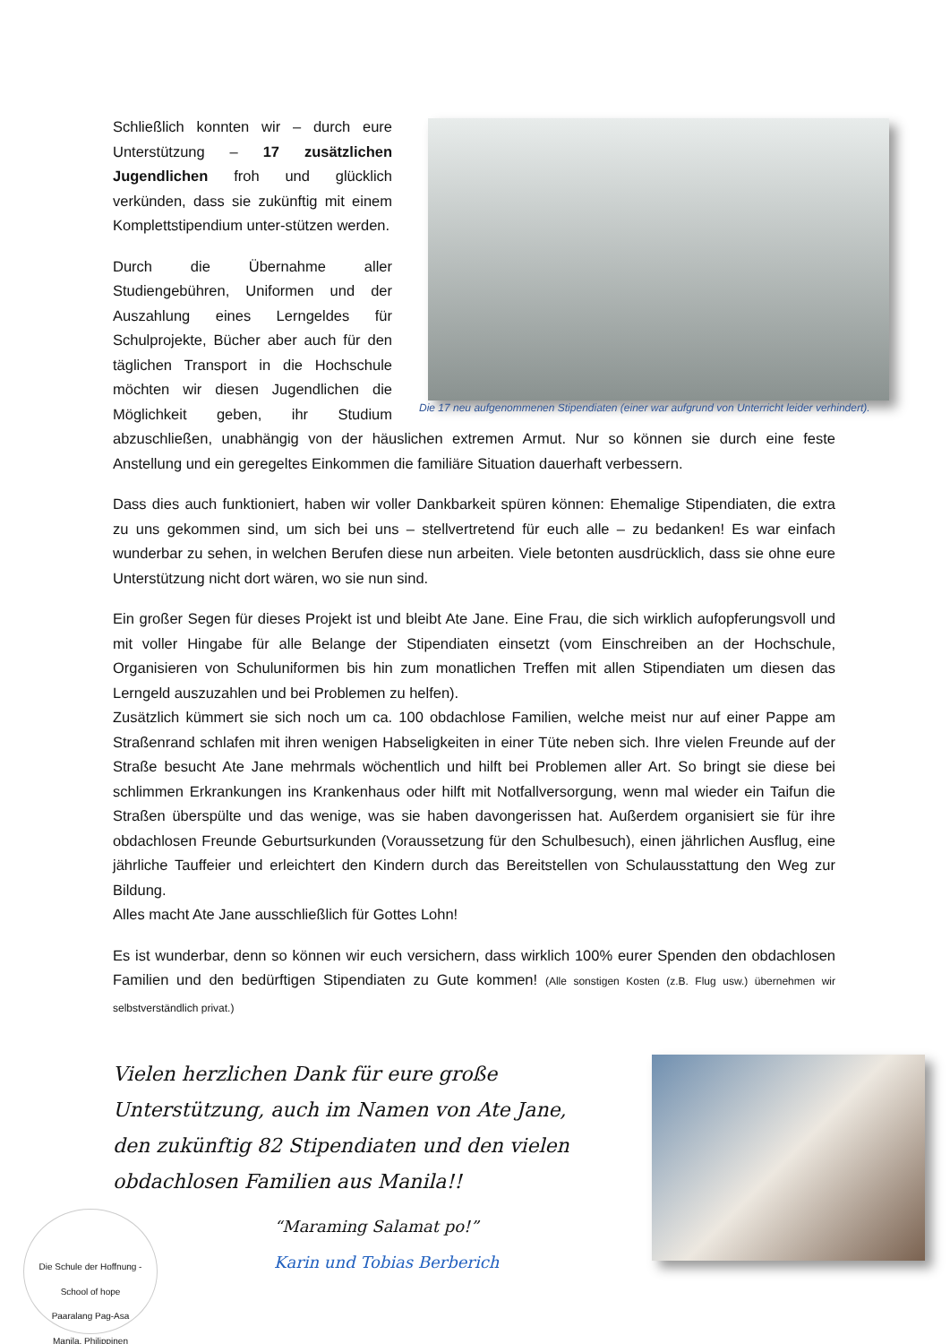Die 17 neu aufgenommenen Stipendiaten (einer war aufgrund von Unterricht leider verhindert).
Schließlich konnten wir – durch eure Unterstützung – 17 zusätzlichen Jugendlichen froh und glücklich verkünden, dass sie zukünftig mit einem Komplettstipendium unter-stützen werden.
Durch die Übernahme aller Studiengebühren, Uniformen und der Auszahlung eines Lerngeldes für Schulprojekte, Bücher aber auch für den täglichen Transport in die Hochschule möchten wir diesen Jugendlichen die Möglichkeit geben, ihr Studium abzuschließen, unabhängig von der häuslichen extremen Armut. Nur so können sie durch eine feste Anstellung und ein geregeltes Einkommen die familiäre Situation dauerhaft verbessern.
Dass dies auch funktioniert, haben wir voller Dankbarkeit spüren können: Ehemalige Stipendiaten, die extra zu uns gekommen sind, um sich bei uns – stellvertretend für euch alle – zu bedanken! Es war einfach wunderbar zu sehen, in welchen Berufen diese nun arbeiten. Viele betonten ausdrücklich, dass sie ohne eure Unterstützung nicht dort wären, wo sie nun sind.
Ein großer Segen für dieses Projekt ist und bleibt Ate Jane. Eine Frau, die sich wirklich aufopferungsvoll und mit voller Hingabe für alle Belange der Stipendiaten einsetzt (vom Einschreiben an der Hochschule, Organisieren von Schuluniformen bis hin zum monatlichen Treffen mit allen Stipendiaten um diesen das Lerngeld auszuzahlen und bei Problemen zu helfen).
Zusätzlich kümmert sie sich noch um ca. 100 obdachlose Familien, welche meist nur auf einer Pappe am Straßenrand schlafen mit ihren wenigen Habseligkeiten in einer Tüte neben sich. Ihre vielen Freunde auf der Straße besucht Ate Jane mehrmals wöchentlich und hilft bei Problemen aller Art. So bringt sie diese bei schlimmen Erkrankungen ins Krankenhaus oder hilft mit Notfallversorgung, wenn mal wieder ein Taifun die Straßen überspülte und das wenige, was sie haben davongerissen hat. Außerdem organisiert sie für ihre obdachlosen Freunde Geburtsurkunden (Voraussetzung für den Schulbesuch), einen jährlichen Ausflug, eine jährliche Tauffeier und erleichtert den Kindern durch das Bereitstellen von Schulausstattung den Weg zur Bildung.
Alles macht Ate Jane ausschließlich für Gottes Lohn!
Es ist wunderbar, denn so können wir euch versichern, dass wirklich 100% eurer Spenden den obdachlosen Familien und den bedürftigen Stipendiaten zu Gute kommen! (Alle sonstigen Kosten (z.B. Flug usw.) übernehmen wir selbstverständlich privat.)
Vielen herzlichen Dank für eure große Unterstützung, auch im Namen von Ate Jane, den zukünftig 82 Stipendiaten und den vielen obdachlosen Familien aus Manila!!
Die Schule der Hoffnung - School of hope
Paaralang Pag-Asa
Manila, Philippinen
“Maraming Salamat po!”
Karin und Tobias Berberich